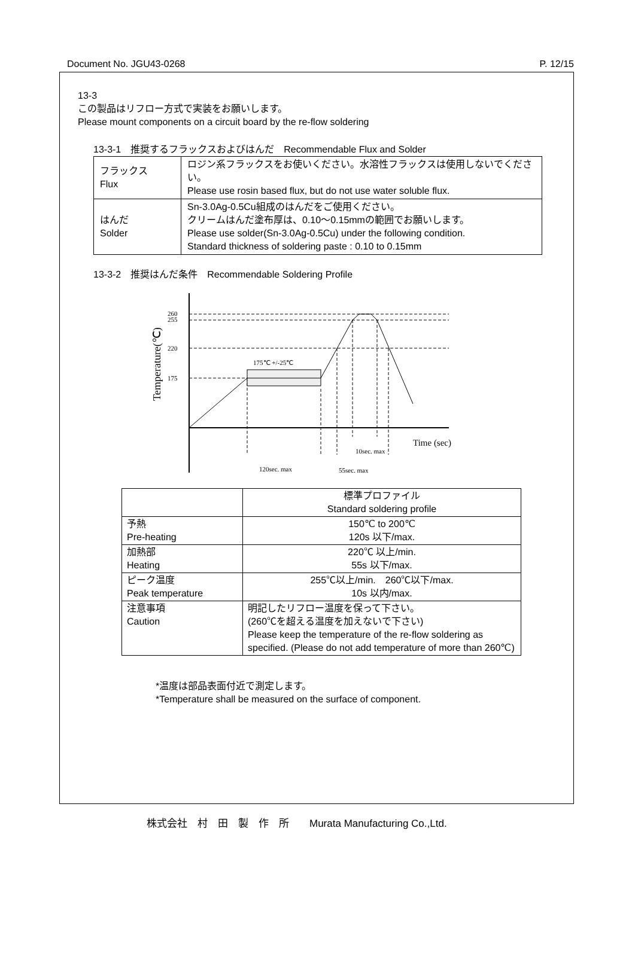Document No. JGU43-0268 P. 12/15
13-3
この製品はリフロー方式で実装をお願いします。
Please mount components on a circuit board by the re-flow soldering
13-3-1　推奨するフラックスおよびはんだ　Recommendable Flux and Solder
| フラックス Flux | ロジン系フラックスをお使いください。水溶性フラックスは使用しないでください。 Please use rosin based flux, but do not use water soluble flux. |
| はんだ Solder | Sn-3.0Ag-0.5Cu組成のはんだをご使用ください。 クリームはんだ塗布厚は、0.10～0.15mmの範囲でお願いします。 Please use solder(Sn-3.0Ag-0.5Cu) under the following condition. Standard thickness of soldering paste : 0.10 to 0.15mm |
13-3-2　推奨はんだ条件　Recommendable Soldering Profile
260
255
220
175
175℃ +/-25℃
Time (sec)
10sec. max
120sec. max
55sec. max
Temperature(℃)
| | 標準プロファイル Standard soldering profile |
| --- | --- |
| 予熱 Pre-heating | 150℃ to 200℃ 120s 以下/max. |
| 加熱部 Heating | 220℃ 以上/min. 55s 以下/max. |
| ピーク温度 Peak temperature | 255℃以上/min. 260℃以下/max. 10s 以内/max. |
| 注意事項 Caution | 明記したリフロー温度を保って下さい。 (260℃を超える温度を加えないで下さい) Please keep the temperature of the re-flow soldering as specified. (Please do not add temperature of more than 260℃) |
*温度は部品表面付近で測定します。
*Temperature shall be measured on the surface of component.
株式会社　村　田　製　作　所　　Murata Manufacturing Co.,Ltd.